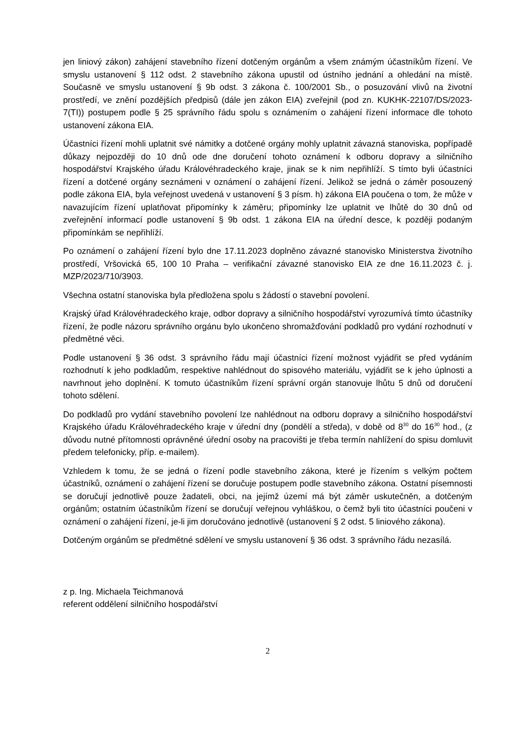jen liniový zákon) zahájení stavebního řízení dotčeným orgánům a všem známým účastníkům řízení. Ve smyslu ustanovení § 112 odst. 2 stavebního zákona upustil od ústního jednání a ohledání na místě. Současně ve smyslu ustanovení § 9b odst. 3 zákona č. 100/2001 Sb., o posuzování vlivů na životní prostředí, ve znění pozdějších předpisů (dále jen zákon EIA) zveřejnil (pod zn. KUKHK-22107/DS/2023-7(TI)) postupem podle § 25 správního řádu spolu s oznámením o zahájení řízení informace dle tohoto ustanovení zákona EIA.
Účastníci řízení mohli uplatnit své námitky a dotčené orgány mohly uplatnit závazná stanoviska, popřípadě důkazy nejpozději do 10 dnů ode dne doručení tohoto oznámení k odboru dopravy a silničního hospodářství Krajského úřadu Královéhradeckého kraje, jinak se k nim nepřihlíží. S tímto byli účastníci řízení a dotčené orgány seznámeni v oznámení o zahájení řízení. Jelikož se jedná o záměr posouzený podle zákona EIA, byla veřejnost uvedená v ustanovení § 3 písm. h) zákona EIA poučena o tom, že může v navazujícím řízení uplatňovat připomínky k záměru; připomínky lze uplatnit ve lhůtě do 30 dnů od zveřejnění informací podle ustanovení § 9b odst. 1 zákona EIA na úřední desce, k později podaným připomínkám se nepřihlíží.
Po oznámení o zahájení řízení bylo dne 17.11.2023 doplněno závazné stanovisko Ministerstva životního prostředí, Vršovická 65, 100 10 Praha – verifikační závazné stanovisko EIA ze dne 16.11.2023 č. j. MZP/2023/710/3903.
Všechna ostatní stanoviska byla předložena spolu s žádostí o stavební povolení.
Krajský úřad Královéhradeckého kraje, odbor dopravy a silničního hospodářství vyrozumívá tímto účastníky řízení, že podle názoru správního orgánu bylo ukončeno shromažďování podkladů pro vydání rozhodnutí v předmětné věci.
Podle ustanovení § 36 odst. 3 správního řádu mají účastníci řízení možnost vyjádřit se před vydáním rozhodnutí k jeho podkladům, respektive nahlédnout do spisového materiálu, vyjádřit se k jeho úplnosti a navrhnout jeho doplnění. K tomuto účastníkům řízení správní orgán stanovuje lhůtu 5 dnů od doručení tohoto sdělení.
Do podkladů pro vydání stavebního povolení lze nahlédnout na odboru dopravy a silničního hospodářství Krajského úřadu Královéhradeckého kraje v úřední dny (pondělí a středa), v době od 8<sup>30</sup> do 16<sup>30</sup> hod., (z důvodu nutné přítomnosti oprávněné úřední osoby na pracovišti je třeba termín nahlížení do spisu domluvit předem telefonicky, příp. e-mailem).
Vzhledem k tomu, že se jedná o řízení podle stavebního zákona, které je řízením s velkým počtem účastníků, oznámení o zahájení řízení se doručuje postupem podle stavebního zákona. Ostatní písemnosti se doručují jednotlivě pouze žadateli, obci, na jejímž území má být záměr uskutečněn, a dotčeným orgánům; ostatním účastníkům řízení se doručují veřejnou vyhláškou, o čemž byli tito účastníci poučeni v oznámení o zahájení řízení, je-li jim doručováno jednotlivě (ustanovení § 2 odst. 5 liniového zákona).
Dotčeným orgánům se předmětné sdělení ve smyslu ustanovení § 36 odst. 3 správního řádu nezasílá.
z p. Ing. Michaela Teichmanová
referent oddělení silničního hospodářství
2